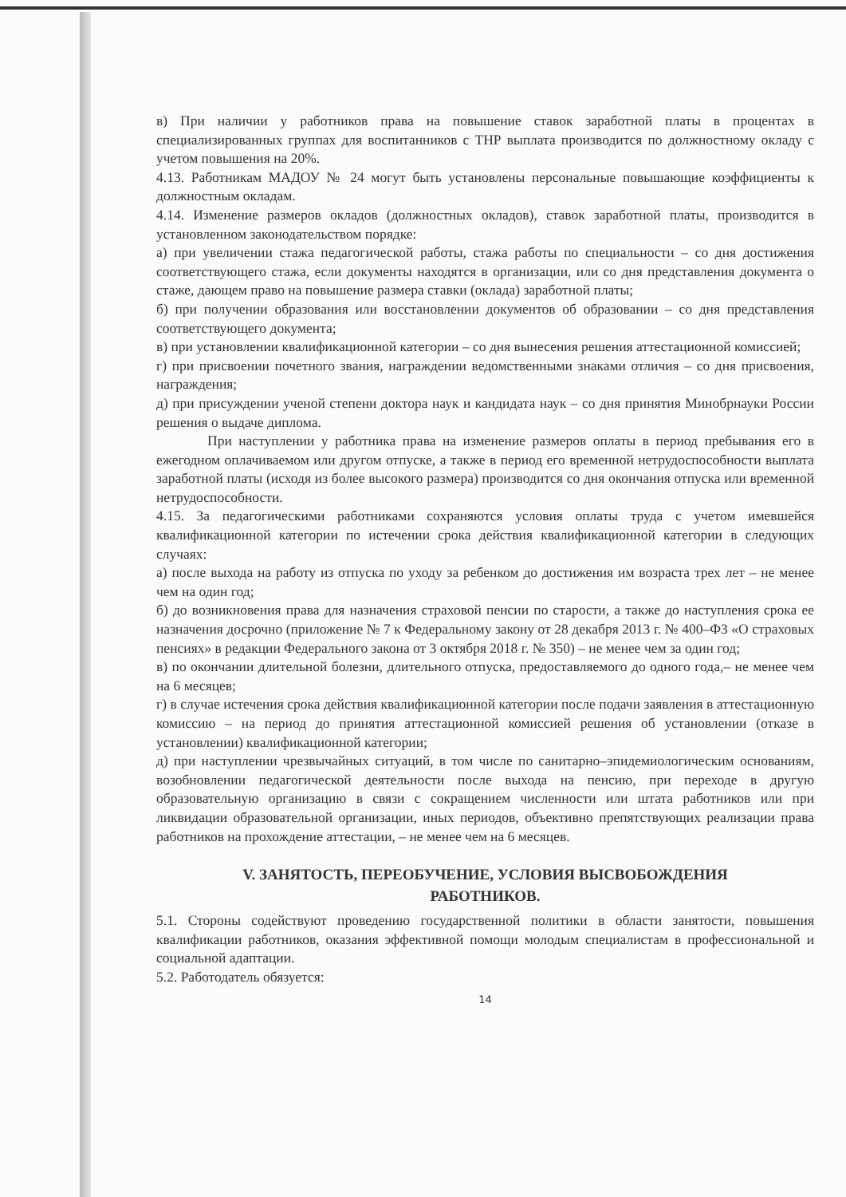в) При наличии у работников права на повышение ставок заработной платы в процентах в специализированных группах для воспитанников с ТНР выплата производится по должностному окладу с учетом повышения на 20%.
4.13. Работникам МАДОУ № 24 могут быть установлены персональные повышающие коэффициенты к должностным окладам.
4.14. Изменение размеров окладов (должностных окладов), ставок заработной платы, производится в установленном законодательством порядке:
а) при увеличении стажа педагогической работы, стажа работы по специальности – со дня достижения соответствующего стажа, если документы находятся в организации, или со дня представления документа о стаже, дающем право на повышение размера ставки (оклада) заработной платы;
б) при получении образования или восстановлении документов об образовании – со дня представления соответствующего документа;
в) при установлении квалификационной категории – со дня вынесения решения аттестационной комиссией;
г) при присвоении почетного звания, награждении ведомственными знаками отличия – со дня присвоения, награждения;
д) при присуждении ученой степени доктора наук и кандидата наук – со дня принятия Минобрнауки России решения о выдаче диплома.
При наступлении у работника права на изменение размеров оплаты в период пребывания его в ежегодном оплачиваемом или другом отпуске, а также в период его временной нетрудоспособности выплата заработной платы (исходя из более высокого размера) производится со дня окончания отпуска или временной нетрудоспособности.
4.15. За педагогическими работниками сохраняются условия оплаты труда с учетом имевшейся квалификационной категории по истечении срока действия квалификационной категории в следующих случаях:
а) после выхода на работу из отпуска по уходу за ребенком до достижения им возраста трех лет – не менее чем на один год;
б) до возникновения права для назначения страховой пенсии по старости, а также до наступления срока ее назначения досрочно (приложение № 7 к Федеральному закону от 28 декабря 2013 г. № 400–ФЗ «О страховых пенсиях» в редакции Федерального закона от 3 октября 2018 г. № 350) – не менее чем за один год;
в) по окончании длительной болезни, длительного отпуска, предоставляемого до одного года,– не менее чем на 6 месяцев;
г) в случае истечения срока действия квалификационной категории после подачи заявления в аттестационную комиссию – на период до принятия аттестационной комиссией решения об установлении (отказе в установлении) квалификационной категории;
д) при наступлении чрезвычайных ситуаций, в том числе по санитарно–эпидемиологическим основаниям, возобновлении педагогической деятельности после выхода на пенсию, при переходе в другую образовательную организацию в связи с сокращением численности или штата работников или при ликвидации образовательной организации, иных периодов, объективно препятствующих реализации права работников на прохождение аттестации, – не менее чем на 6 месяцев.
V. ЗАНЯТОСТЬ, ПЕРЕОБУЧЕНИЕ, УСЛОВИЯ ВЫСВОБОЖДЕНИЯ
РАБОТНИКОВ.
5.1. Стороны содействуют проведению государственной политики в области занятости, повышения квалификации работников, оказания эффективной помощи молодым специалистам в профессиональной и социальной адаптации.
5.2. Работодатель обязуется:
14